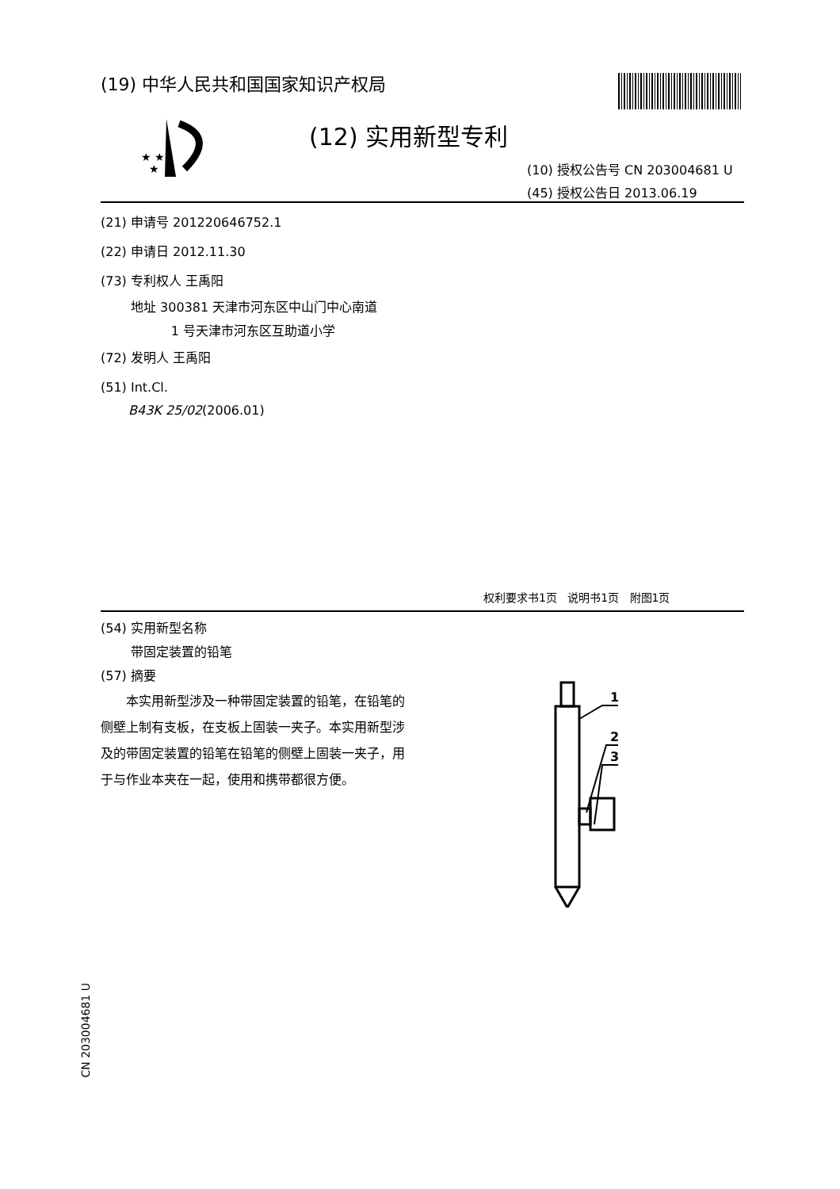(19) 中华人民共和国国家知识产权局
★ ★
★
(12) 实用新型专利
(10) 授权公告号 CN 203004681 U
(45) 授权公告日 2013.06.19
(21) 申请号 201220646752.1
(22) 申请日 2012.11.30
(73) 专利权人 王禹阳
地址 300381 天津市河东区中山门中心南道
1 号天津市河东区互助道小学
(72) 发明人 王禹阳
(51) Int.Cl.
B43K 25/02(2006.01)
权利要求书1页 说明书1页 附图1页
(54) 实用新型名称
带固定装置的铅笔
(57) 摘要
本实用新型涉及一种带固定装置的铅笔，在铅笔的侧壁上制有支板，在支板上固装一夹子。本实用新型涉及的带固定装置的铅笔在铅笔的侧壁上固装一夹子，用于与作业本夹在一起，使用和携带都很方便。
1
2
3
CN 203004681 U